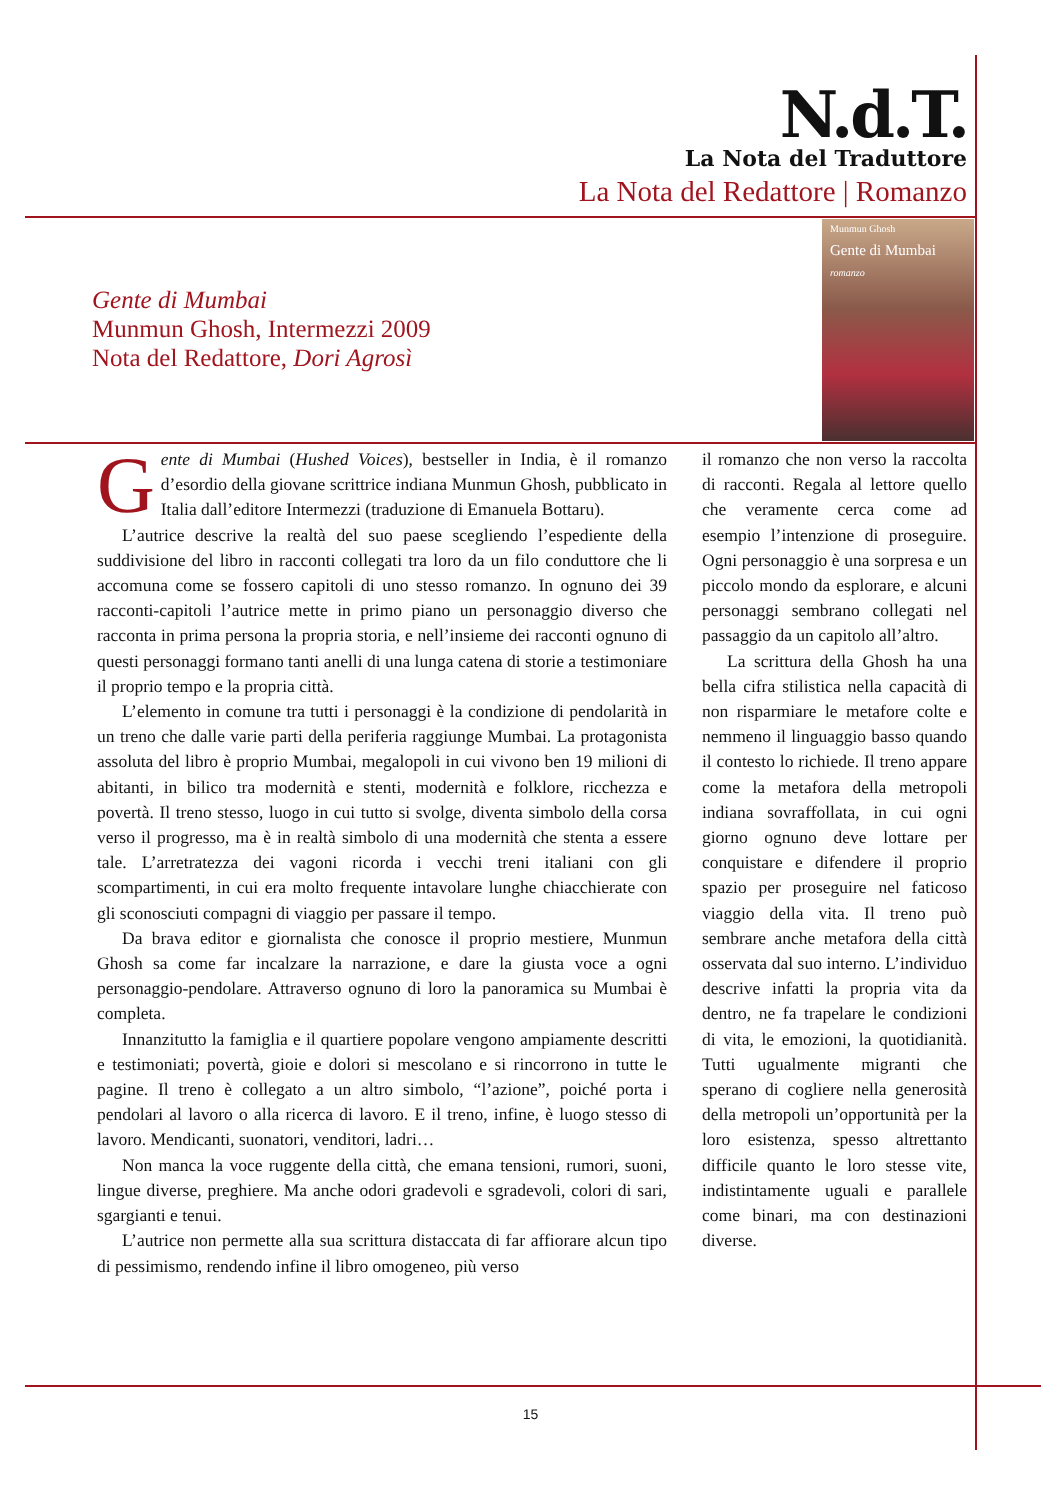N.d.T.
La Nota del Traduttore
La Nota del Redattore | Romanzo
Munmun Ghosh
Gente di Mumbai
romanzo
Gente di Mumbai
Munmun Ghosh, Intermezzi 2009
Nota del Redattore, Dori Agrosì
Gente di Mumbai (Hushed Voices), bestseller in India, è il romanzo d’esordio della giovane scrittrice indiana Munmun Ghosh, pubblicato in Italia dall’editore Intermezzi (traduzione di Emanuela Bottaru).
L’autrice descrive la realtà del suo paese scegliendo l’espediente della suddivisione del libro in racconti collegati tra loro da un filo conduttore che li accomuna come se fossero capitoli di uno stesso romanzo. In ognuno dei 39 racconti-capitoli l’autrice mette in primo piano un personaggio diverso che racconta in prima persona la propria storia, e nell’insieme dei racconti ognuno di questi personaggi formano tanti anelli di una lunga catena di storie a testimoniare il proprio tempo e la propria città.
L’elemento in comune tra tutti i personaggi è la condizione di pendolarità in un treno che dalle varie parti della periferia raggiunge Mumbai. La protagonista assoluta del libro è proprio Mumbai, megalopoli in cui vivono ben 19 milioni di abitanti, in bilico tra modernità e stenti, modernità e folklore, ricchezza e povertà. Il treno stesso, luogo in cui tutto si svolge, diventa simbolo della corsa verso il progresso, ma è in realtà simbolo di una modernità che stenta a essere tale. L’arretratezza dei vagoni ricorda i vecchi treni italiani con gli scompartimenti, in cui era molto frequente intavolare lunghe chiacchierate con gli sconosciuti compagni di viaggio per passare il tempo.
Da brava editor e giornalista che conosce il proprio mestiere, Munmun Ghosh sa come far incalzare la narrazione, e dare la giusta voce a ogni personaggio-pendolare. Attraverso ognuno di loro la panoramica su Mumbai è completa.
Innanzitutto la famiglia e il quartiere popolare vengono ampiamente descritti e testimoniati; povertà, gioie e dolori si mescolano e si rincorrono in tutte le pagine. Il treno è collegato a un altro simbolo, “l’azione”, poiché porta i pendolari al lavoro o alla ricerca di lavoro. E il treno, infine, è luogo stesso di lavoro. Mendicanti, suonatori, venditori, ladri…
Non manca la voce ruggente della città, che emana tensioni, rumori, suoni, lingue diverse, preghiere. Ma anche odori gradevoli e sgradevoli, colori di sari, sgargianti e tenui.
L’autrice non permette alla sua scrittura distaccata di far affiorare alcun tipo di pessimismo, rendendo infine il libro omogeneo, più verso
il romanzo che non verso la raccolta di racconti. Regala al lettore quello che veramente cerca come ad esempio l’intenzione di proseguire. Ogni personaggio è una sorpresa e un piccolo mondo da esplorare, e alcuni personaggi sembrano collegati nel passaggio da un capitolo all’altro.
La scrittura della Ghosh ha una bella cifra stilistica nella capacità di non risparmiare le metafore colte e nemmeno il linguaggio basso quando il contesto lo richiede. Il treno appare come la metafora della metropoli indiana sovraffollata, in cui ogni giorno ognuno deve lottare per conquistare e difendere il proprio spazio per proseguire nel faticoso viaggio della vita. Il treno può sembrare anche metafora della città osservata dal suo interno. L’individuo descrive infatti la propria vita da dentro, ne fa trapelare le condizioni di vita, le emozioni, la quotidianità. Tutti ugualmente migranti che sperano di cogliere nella generosità della metropoli un’opportunità per la loro esistenza, spesso altrettanto difficile quanto le loro stesse vite, indistintamente uguali e parallele come binari, ma con destinazioni diverse.
15